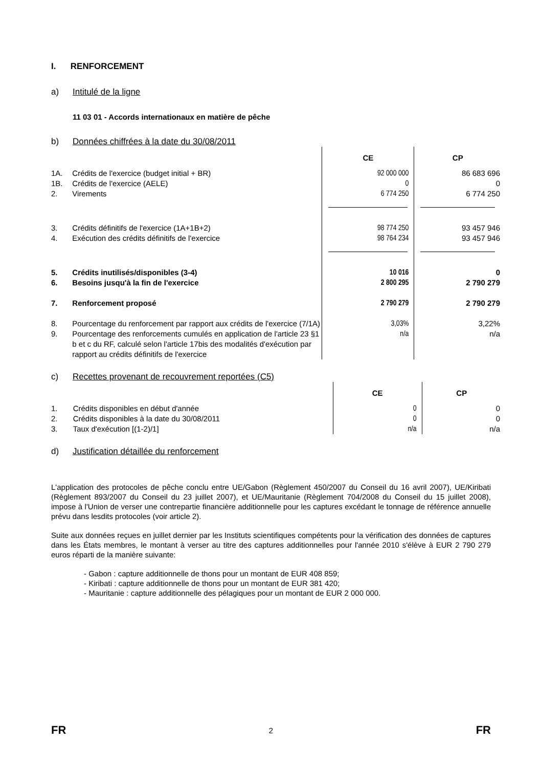I. RENFORCEMENT
a) Intitulé de la ligne
11 03 01 - Accords internationaux en matière de pêche
b) Données chiffrées à la date du 30/08/2011
| | | CE | CP |
| 1A. | Crédits de l'exercice (budget initial + BR) | 92 000 000 | 86 683 696 |
| 1B. | Crédits de l'exercice (AELE) | 0 | 0 |
| 2. | Virements | 6 774 250 | 6 774 250 |
| 3. | Crédits définitifs de l'exercice (1A+1B+2) | 98 774 250 | 93 457 946 |
| 4. | Exécution des crédits définitifs de l'exercice | 98 764 234 | 93 457 946 |
| 5. | Crédits inutilisés/disponibles (3-4) | 10 016 | 0 |
| 6. | Besoins jusqu'à la fin de l'exercice | 2 800 295 | 2 790 279 |
| 7. | Renforcement proposé | 2 790 279 | 2 790 279 |
| 8. | Pourcentage du renforcement par rapport aux crédits de l'exercice (7/1A) | 3,03% | 3,22% |
| 9. | Pourcentage des renforcements cumulés en application de l'article 23 §1 b et c du RF, calculé selon l'article 17bis des modalités d'exécution par rapport au crédits définitifs de l'exercice | n/a | n/a |
c) Recettes provenant de recouvrement reportées (C5)
| | | CE | CP |
| 1. | Crédits disponibles en début d'année | 0 | 0 |
| 2. | Crédits disponibles à la date du 30/08/2011 | 0 | 0 |
| 3. | Taux d'exécution [(1-2)/1] | n/a | n/a |
d) Justification détaillée du renforcement
L'application des protocoles de pêche conclu entre UE/Gabon (Règlement 450/2007 du Conseil du 16 avril 2007), UE/Kiribati (Règlement 893/2007 du Conseil du 23 juillet 2007), et UE/Mauritanie (Règlement 704/2008 du Conseil du 15 juillet 2008), impose à l'Union de verser une contrepartie financière additionnelle pour les captures excédant le tonnage de référence annuelle prévu dans lesdits protocoles (voir article 2).
Suite aux données reçues en juillet dernier par les Instituts scientifiques compétents pour la vérification des données de captures dans les États membres, le montant à verser au titre des captures additionnelles pour l'année 2010 s'élève à EUR 2 790 279 euros réparti de la manière suivante:
- Gabon : capture additionnelle de thons pour un montant de EUR 408 859;
- Kiribati : capture additionnelle de thons pour un montant de EUR 381 420;
- Mauritanie : capture additionnelle des pélagiques pour un montant de EUR 2 000 000.
FR 2 FR